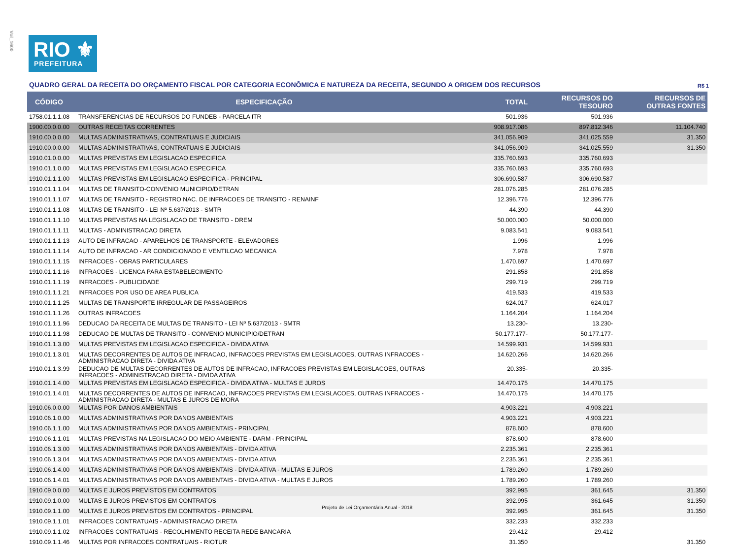Vol_1600
RIO ⚜
PREFEITURA
QUADRO GERAL DA RECEITA DO ORÇAMENTO FISCAL POR CATEGORIA ECONÔMICA E NATUREZA DA RECEITA, SEGUNDO A ORIGEM DOS RECURSOS R$ 1
| CÓDIGO | ESPECIFICAÇÃO | TOTAL | RECURSOS DO TESOURO | RECURSOS DE OUTRAS FONTES |
| --- | --- | --- | --- | --- |
| 1758.01.1.1.08 | TRANSFERENCIAS DE RECURSOS DO FUNDEB - PARCELA ITR | 501.936 | 501.936 | |
| 1900.00.0.0.00 | OUTRAS RECEITAS CORRENTES | 908.917.086 | 897.812.346 | 11.104.740 |
| 1910.00.0.0.00 | MULTAS ADMINISTRATIVAS, CONTRATUAIS E JUDICIAIS | 341.056.909 | 341.025.559 | 31.350 |
| 1910.00.0.0.00 | MULTAS ADMINISTRATIVAS, CONTRATUAIS E JUDICIAIS | 341.056.909 | 341.025.559 | 31.350 |
| 1910.01.0.0.00 | MULTAS PREVISTAS EM LEGISLACAO ESPECIFICA | 335.760.693 | 335.760.693 | |
| 1910.01.1.0.00 | MULTAS PREVISTAS EM LEGISLACAO ESPECIFICA | 335.760.693 | 335.760.693 | |
| 1910.01.1.1.00 | MULTAS PREVISTAS EM LEGISLACAO ESPECIFICA - PRINCIPAL | 306.690.587 | 306.690.587 | |
| 1910.01.1.1.04 | MULTAS DE TRANSITO-CONVENIO MUNICIPIO/DETRAN | 281.076.285 | 281.076.285 | |
| 1910.01.1.1.07 | MULTAS DE TRANSITO - REGISTRO NAC. DE INFRACOES DE TRANSITO - RENAINF | 12.396.776 | 12.396.776 | |
| 1910.01.1.1.08 | MULTAS DE TRANSITO - LEI Nº 5.637/2013 - SMTR | 44.390 | 44.390 | |
| 1910.01.1.1.10 | MULTAS PREVISTAS NA LEGISLACAO DE TRANSITO - DREM | 50.000.000 | 50.000.000 | |
| 1910.01.1.1.11 | MULTAS - ADMINISTRACAO DIRETA | 9.083.541 | 9.083.541 | |
| 1910.01.1.1.13 | AUTO DE INFRACAO - APARELHOS DE TRANSPORTE - ELEVADORES | 1.996 | 1.996 | |
| 1910.01.1.1.14 | AUTO DE INFRACAO - AR CONDICIONADO E VENTILCAO MECANICA | 7.978 | 7.978 | |
| 1910.01.1.1.15 | INFRACOES - OBRAS PARTICULARES | 1.470.697 | 1.470.697 | |
| 1910.01.1.1.16 | INFRACOES - LICENCA PARA ESTABELECIMENTO | 291.858 | 291.858 | |
| 1910.01.1.1.19 | INFRACOES - PUBLICIDADE | 299.719 | 299.719 | |
| 1910.01.1.1.21 | INFRACOES POR USO DE AREA PUBLICA | 419.533 | 419.533 | |
| 1910.01.1.1.25 | MULTAS DE TRANSPORTE IRREGULAR DE PASSAGEIROS | 624.017 | 624.017 | |
| 1910.01.1.1.26 | OUTRAS INFRACOES | 1.164.204 | 1.164.204 | |
| 1910.01.1.1.96 | DEDUCAO DA RECEITA DE MULTAS DE TRANSITO - LEI Nº 5.637/2013 - SMTR | 13.230- | 13.230- | |
| 1910.01.1.1.98 | DEDUCAO DE MULTAS DE TRANSITO - CONVENIO MUNICIPIO/DETRAN | 50.177.177- | 50.177.177- | |
| 1910.01.1.3.00 | MULTAS PREVISTAS EM LEGISLACAO ESPECIFICA - DIVIDA ATIVA | 14.599.931 | 14.599.931 | |
| 1910.01.1.3.01 | MULTAS DECORRENTES DE AUTOS DE INFRACAO, INFRACOES PREVISTAS EM LEGISLACOES, OUTRAS INFRACOES - ADMINISTRACAO DIRETA - DIVIDA ATIVA | 14.620.266 | 14.620.266 | |
| 1910.01.1.3.99 | DEDUCAO DE MULTAS DECORRENTES DE AUTOS DE INFRACAO, INFRACOES PREVISTAS EM LEGISLACOES, OUTRAS INFRACOES - ADMINISTRACAO DIRETA - DIVIDA ATIVA | 20.335- | 20.335- | |
| 1910.01.1.4.00 | MULTAS PREVISTAS EM LEGISLACAO ESPECIFICA - DIVIDA ATIVA - MULTAS E JUROS | 14.470.175 | 14.470.175 | |
| 1910.01.1.4.01 | MULTAS DECORRENTES DE AUTOS DE INFRACAO, INFRACOES PREVISTAS EM LEGISLACOES, OUTRAS INFRACOES - ADMINISTRACAO DIRETA - MULTAS E JUROS DE MORA | 14.470.175 | 14.470.175 | |
| 1910.06.0.0.00 | MULTAS POR DANOS AMBIENTAIS | 4.903.221 | 4.903.221 | |
| 1910.06.1.0.00 | MULTAS ADMINISTRATIVAS POR DANOS AMBIENTAIS | 4.903.221 | 4.903.221 | |
| 1910.06.1.1.00 | MULTAS ADMINISTRATIVAS POR DANOS AMBIENTAIS - PRINCIPAL | 878.600 | 878.600 | |
| 1910.06.1.1.01 | MULTAS PREVISTAS NA LEGISLACAO DO MEIO AMBIENTE - DARM - PRINCIPAL | 878.600 | 878.600 | |
| 1910.06.1.3.00 | MULTAS ADMINISTRATIVAS POR DANOS AMBIENTAIS - DIVIDA ATIVA | 2.235.361 | 2.235.361 | |
| 1910.06.1.3.04 | MULTAS ADMINISTRATIVAS POR DANOS AMBIENTAIS - DIVIDA ATIVA | 2.235.361 | 2.235.361 | |
| 1910.06.1.4.00 | MULTAS ADMINISTRATIVAS POR DANOS AMBIENTAIS - DIVIDA ATIVA - MULTAS E JUROS | 1.789.260 | 1.789.260 | |
| 1910.06.1.4.01 | MULTAS ADMINISTRATIVAS POR DANOS AMBIENTAIS - DIVIDA ATIVA - MULTAS E JUROS | 1.789.260 | 1.789.260 | |
| 1910.09.0.0.00 | MULTAS E JUROS PREVISTOS EM CONTRATOS | 392.995 | 361.645 | 31.350 |
| 1910.09.1.0.00 | MULTAS E JUROS PREVISTOS EM CONTRATOS | 392.995 | 361.645 | 31.350 |
| 1910.09.1.1.00 | MULTAS E JUROS PREVISTOS EM CONTRATOS - PRINCIPAL | 392.995 | 361.645 | 31.350 |
| 1910.09.1.1.01 | INFRACOES CONTRATUAIS - ADMINISTRACAO DIRETA | 332.233 | 332.233 | |
| 1910.09.1.1.02 | INFRACOES CONTRATUAIS - RECOLHIMENTO RECEITA REDE BANCARIA | 29.412 | 29.412 | |
| 1910.09.1.1.46 | MULTAS POR INFRACOES CONTRATUAIS - RIOTUR | 31.350 | | 31.350 |
Projeto de Lei Orçamentária Anual - 2018